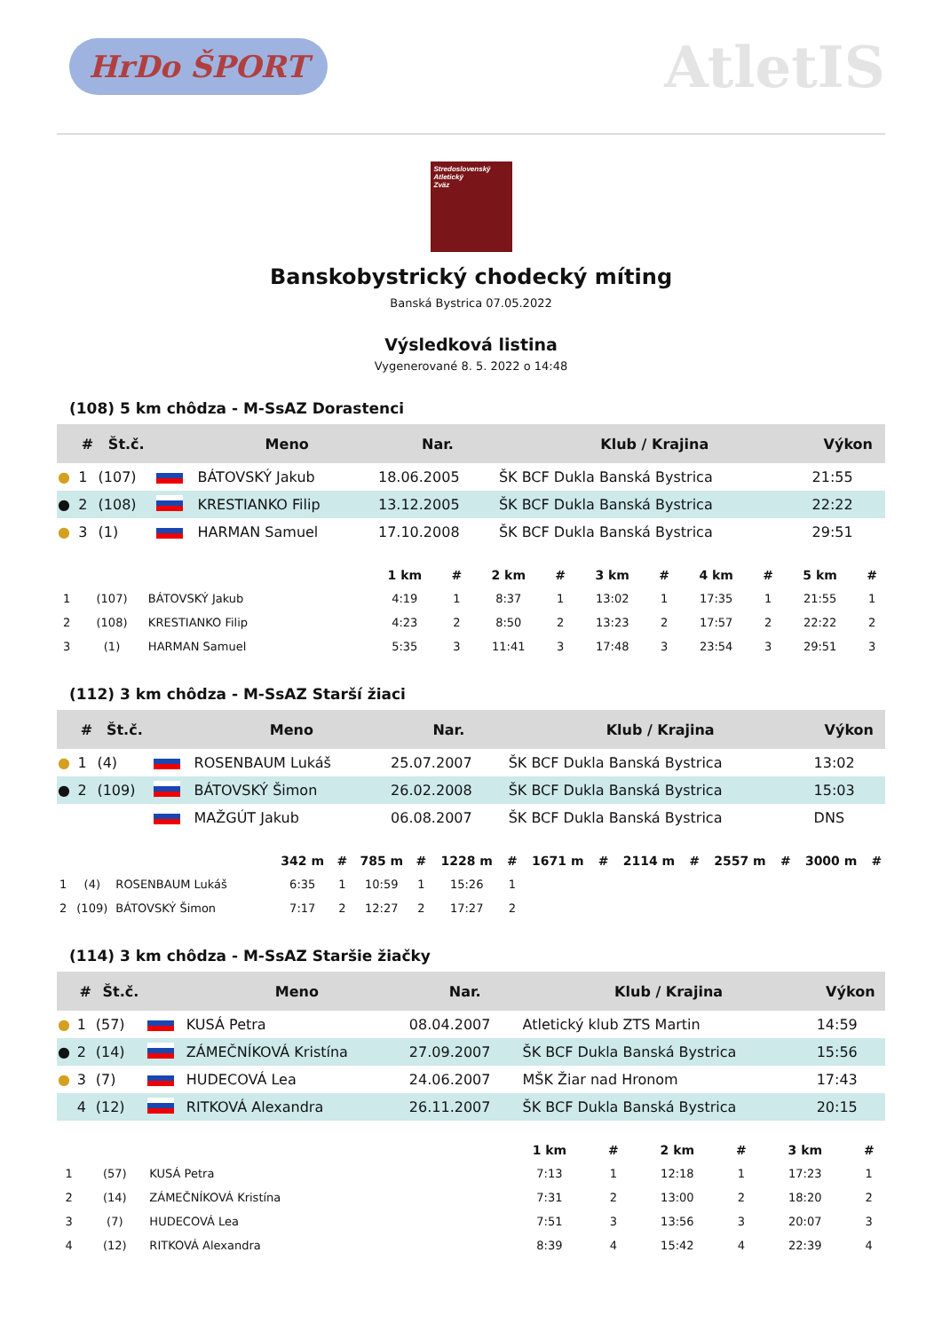HrDo ŠPORT
AtletIS
Stredoslovenský
Atletický
Zväz
Banskobystrický chodecký míting
Banská Bystrica 07.05.2022
Výsledková listina
Vygenerované 8. 5. 2022 o 14:48
(108) 5 km chôdza - M-SsAZ Dorastenci
| | # | Št.č. | | Meno | Nar. | Klub / Krajina | Výkon |
| --- | --- | --- | --- | --- | --- | --- | --- |
| ● | 1 | (107) | | BÁTOVSKÝ Jakub | 18.06.2005 | ŠK BCF Dukla Banská Bystrica | 21:55 |
| ● | 2 | (108) | | KRESTIANKO Filip | 13.12.2005 | ŠK BCF Dukla Banská Bystrica | 22:22 |
| ● | 3 | (1) | | HARMAN Samuel | 17.10.2008 | ŠK BCF Dukla Banská Bystrica | 29:51 |
| | | | 1 km | # | 2 km | # | 3 km | # | 4 km | # | 5 km | # |
| --- | --- | --- | --- | --- | --- | --- | --- | --- | --- | --- | --- | --- |
| 1 | (107) | BÁTOVSKÝ Jakub | 4:19 | 1 | 8:37 | 1 | 13:02 | 1 | 17:35 | 1 | 21:55 | 1 |
| 2 | (108) | KRESTIANKO Filip | 4:23 | 2 | 8:50 | 2 | 13:23 | 2 | 17:57 | 2 | 22:22 | 2 |
| 3 | (1) | HARMAN Samuel | 5:35 | 3 | 11:41 | 3 | 17:48 | 3 | 23:54 | 3 | 29:51 | 3 |
(112) 3 km chôdza - M-SsAZ Starší žiaci
| | # | Št.č. | | Meno | Nar. | Klub / Krajina | Výkon |
| --- | --- | --- | --- | --- | --- | --- | --- |
| ● | 1 | (4) | | ROSENBAUM Lukáš | 25.07.2007 | ŠK BCF Dukla Banská Bystrica | 13:02 |
| ● | 2 | (109) | | BÁTOVSKÝ Šimon | 26.02.2008 | ŠK BCF Dukla Banská Bystrica | 15:03 |
| | | | | MAŽGÚT Jakub | 06.08.2007 | ŠK BCF Dukla Banská Bystrica | DNS |
| | | | 342 m | # | 785 m | # | 1228 m | # | 1671 m | # | 2114 m | # | 2557 m | # | 3000 m | # |
| --- | --- | --- | --- | --- | --- | --- | --- | --- | --- | --- | --- | --- | --- | --- | --- | --- |
| 1 | (4) | ROSENBAUM Lukáš | 6:35 | 1 | 10:59 | 1 | 15:26 | 1 | | | | | | | | |
| 2 | (109) | BÁTOVSKÝ Šimon | 7:17 | 2 | 12:27 | 2 | 17:27 | 2 | | | | | | | | |
(114) 3 km chôdza - M-SsAZ Staršie žiačky
| | # | Št.č. | | Meno | Nar. | Klub / Krajina | Výkon |
| --- | --- | --- | --- | --- | --- | --- | --- |
| ● | 1 | (57) | | KUSÁ Petra | 08.04.2007 | Atletický klub ZTS Martin | 14:59 |
| ● | 2 | (14) | | ZÁMEČNÍKOVÁ Kristína | 27.09.2007 | ŠK BCF Dukla Banská Bystrica | 15:56 |
| ● | 3 | (7) | | HUDECOVÁ Lea | 24.06.2007 | MŠK Žiar nad Hronom | 17:43 |
| | 4 | (12) | | RITKOVÁ Alexandra | 26.11.2007 | ŠK BCF Dukla Banská Bystrica | 20:15 |
| | | | 1 km | # | 2 km | # | 3 km | # |
| --- | --- | --- | --- | --- | --- | --- | --- | --- |
| 1 | (57) | KUSÁ Petra | 7:13 | 1 | 12:18 | 1 | 17:23 | 1 |
| 2 | (14) | ZÁMEČNÍKOVÁ Kristína | 7:31 | 2 | 13:00 | 2 | 18:20 | 2 |
| 3 | (7) | HUDECOVÁ Lea | 7:51 | 3 | 13:56 | 3 | 20:07 | 3 |
| 4 | (12) | RITKOVÁ Alexandra | 8:39 | 4 | 15:42 | 4 | 22:39 | 4 |